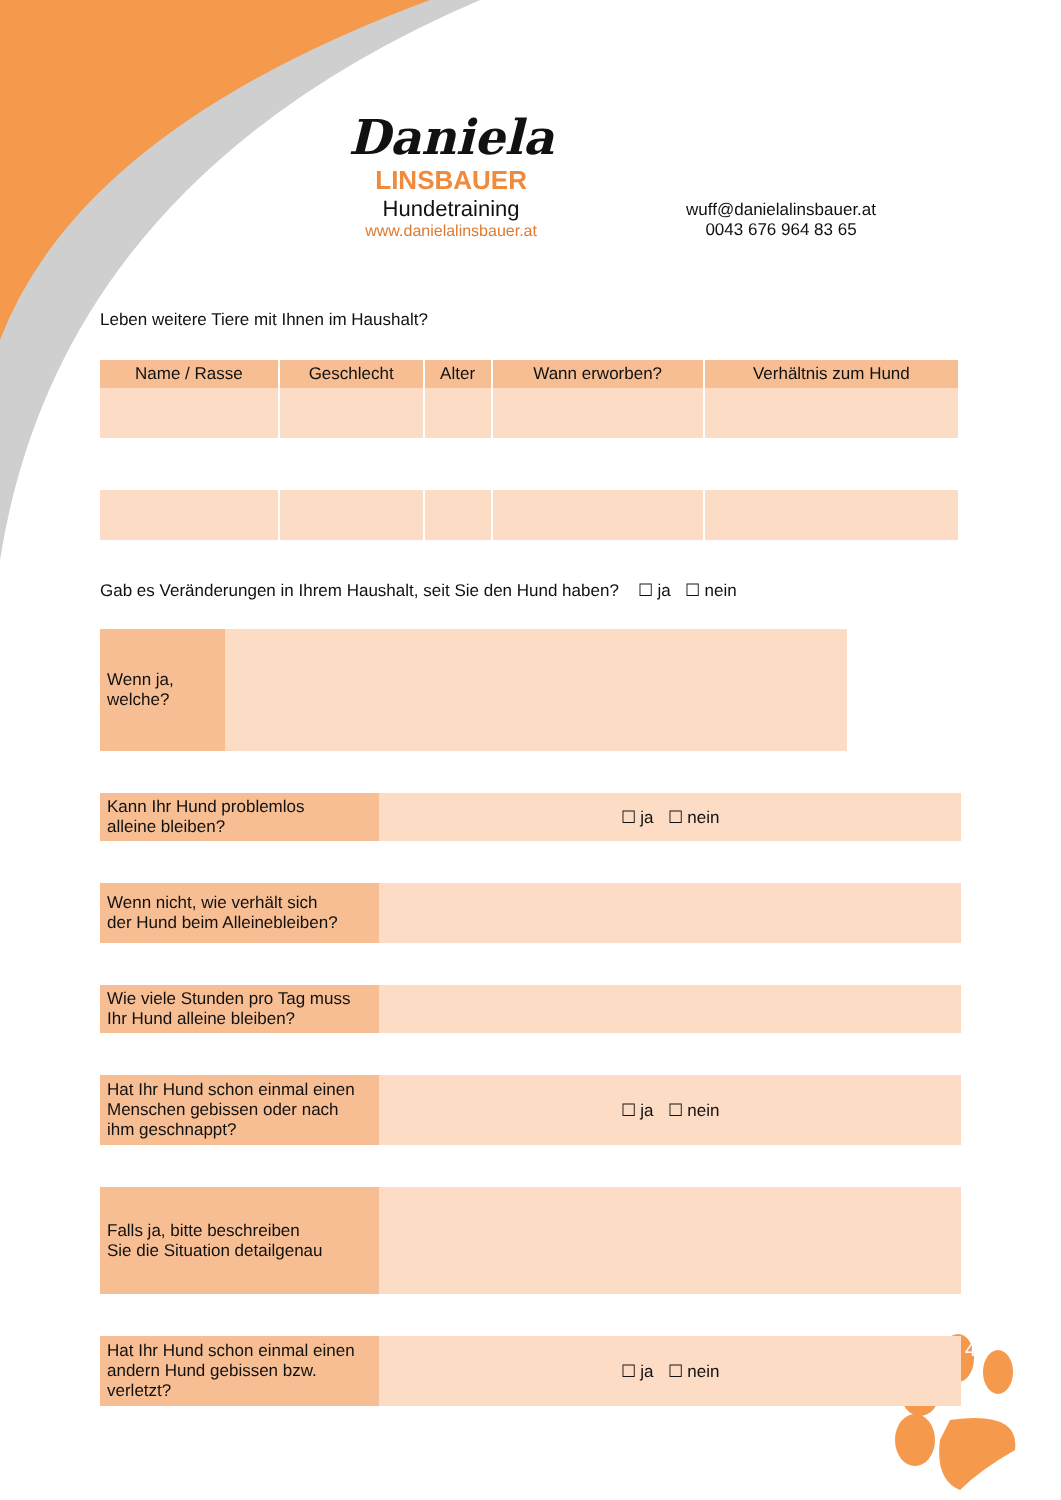Daniela
LINSBAUER
Hundetraining
www.danielalinsbauer.at
wuff@danielalinsbauer.at
0043 676 964 83 65
Leben weitere Tiere mit Ihnen im Haushalt?
| Name / Rasse | Geschlecht | Alter | Wann erworben? | Verhältnis zum Hund |
| --- | --- | --- | --- | --- |
Gab es Veränderungen in Ihrem Haushalt, seit Sie den Hund haben? ☐ ja ☐ nein
Wenn ja,
welche?
Kann Ihr Hund problemlos
alleine bleiben?
☐ ja ☐ nein
Wenn nicht, wie verhält sich
der Hund beim Alleinebleiben?
Wie viele Stunden pro Tag muss
Ihr Hund alleine bleiben?
Hat Ihr Hund schon einmal einen
Menschen gebissen oder nach
ihm geschnappt?
☐ ja ☐ nein
Falls ja, bitte beschreiben
Sie die Situation detailgenau
Hat Ihr Hund schon einmal einen
andern Hund gebissen bzw.
verletzt?
☐ ja ☐ nein
4